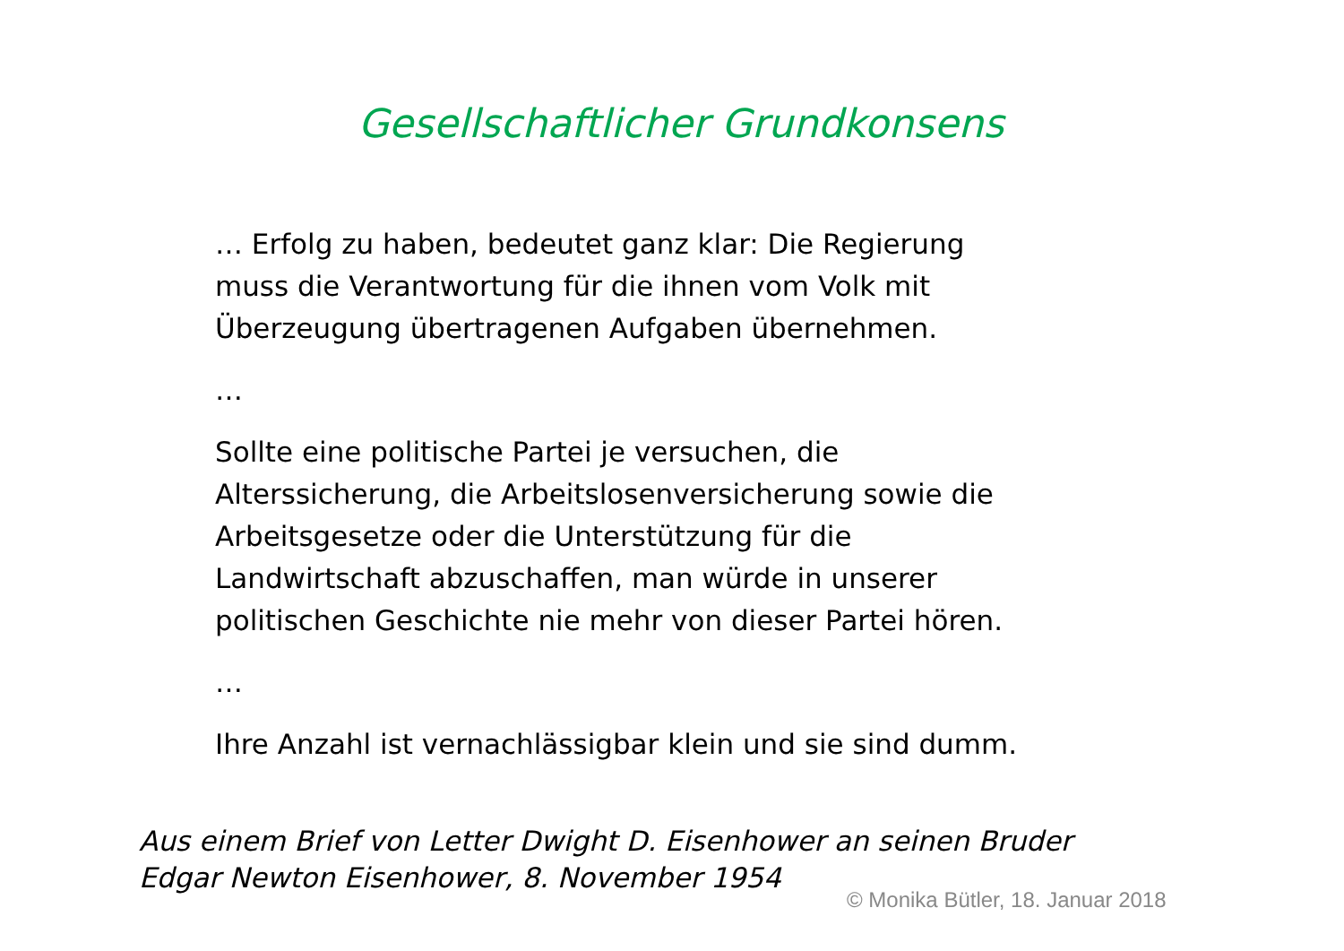Gesellschaftlicher Grundkonsens
… Erfolg zu haben, bedeutet ganz klar: Die Regierung
muss die Verantwortung für die ihnen vom Volk mit
Überzeugung übertragenen Aufgaben übernehmen.
…
Sollte eine politische Partei je versuchen, die
Alterssicherung, die Arbeitslosenversicherung sowie die
Arbeitsgesetze oder die Unterstützung für die
Landwirtschaft abzuschaffen, man würde in unserer
politischen Geschichte nie mehr von dieser Partei hören.
…
Ihre Anzahl ist vernachlässigbar klein und sie sind dumm.
Aus einem Brief von Letter Dwight D. Eisenhower an seinen Bruder
Edgar Newton Eisenhower, 8. November 1954
© Monika Bütler, 18. Januar 2018